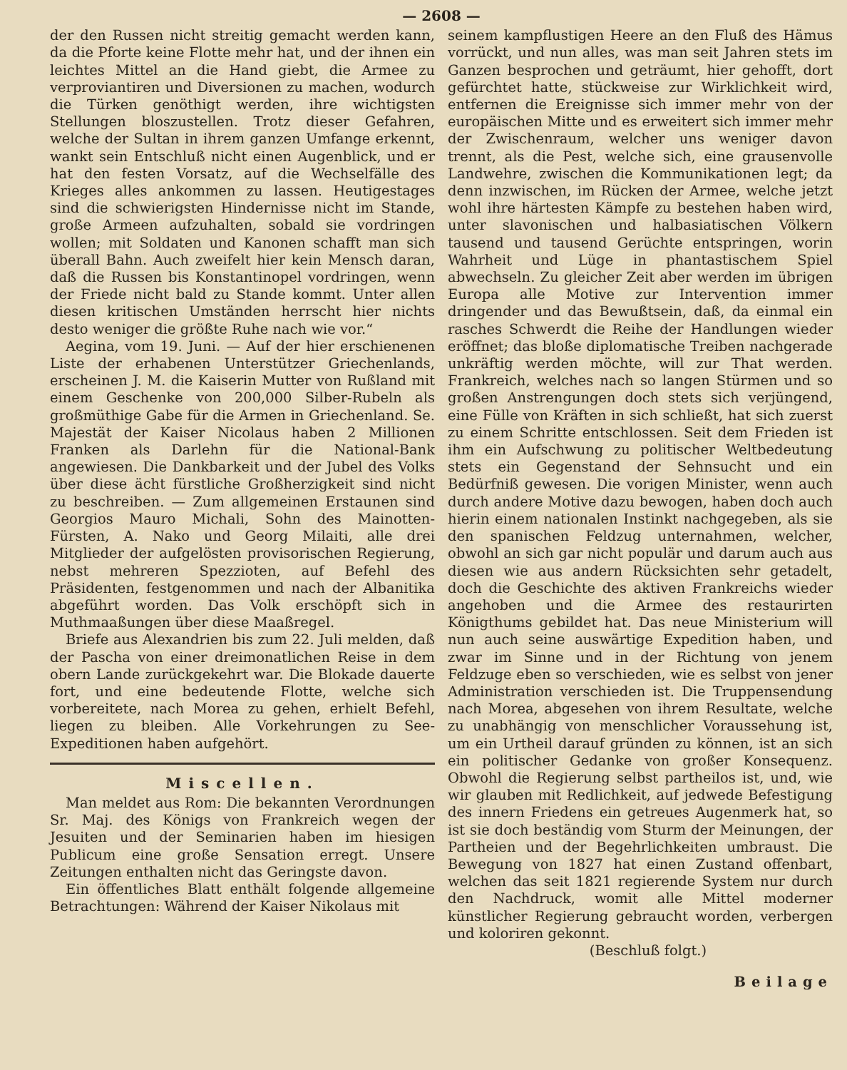— 2608 —
der den Russen nicht streitig gemacht werden kann, da die Pforte keine Flotte mehr hat, und der ihnen ein leichtes Mittel an die Hand giebt, die Armee zu verproviantiren und Diversionen zu machen, wodurch die Türken genöthigt werden, ihre wichtigsten Stellungen bloszustellen. Trotz dieser Gefahren, welche der Sultan in ihrem ganzen Umfange erkennt, wankt sein Entschluß nicht einen Augenblick, und er hat den festen Vorsatz, auf die Wechselfälle des Krieges alles ankommen zu lassen. Heutigestages sind die schwierigsten Hindernisse nicht im Stande, große Armeen aufzuhalten, sobald sie vordringen wollen; mit Soldaten und Kanonen schafft man sich überall Bahn. Auch zweifelt hier kein Mensch daran, daß die Russen bis Konstantinopel vordringen, wenn der Friede nicht bald zu Stande kommt. Unter allen diesen kritischen Umständen herrscht hier nichts desto weniger die größte Ruhe nach wie vor.“
Aegina, vom 19. Juni. — Auf der hier erschienenen Liste der erhabenen Unterstützer Griechenlands, erscheinen J. M. die Kaiserin Mutter von Rußland mit einem Geschenke von 200,000 Silber-Rubeln als großmüthige Gabe für die Armen in Griechenland. Se. Majestät der Kaiser Nicolaus haben 2 Millionen Franken als Darlehn für die National-Bank angewiesen. Die Dankbarkeit und der Jubel des Volks über diese ächt fürstliche Großherzigkeit sind nicht zu beschreiben. — Zum allgemeinen Erstaunen sind Georgios Mauro Michali, Sohn des Mainotten-Fürsten, A. Nako und Georg Milaiti, alle drei Mitglieder der aufgelösten provisorischen Regierung, nebst mehreren Spezzioten, auf Befehl des Präsidenten, festgenommen und nach der Albanitika abgeführt worden. Das Volk erschöpft sich in Muthmaaßungen über diese Maaßregel.
Briefe aus Alexandrien bis zum 22. Juli melden, daß der Pascha von einer dreimonatlichen Reise in dem obern Lande zurückgekehrt war. Die Blokade dauerte fort, und eine bedeutende Flotte, welche sich vorbereitete, nach Morea zu gehen, erhielt Befehl, liegen zu bleiben. Alle Vorkehrungen zu See-Expeditionen haben aufgehört.
Miscellen.
Man meldet aus Rom: Die bekannten Verordnungen Sr. Maj. des Königs von Frankreich wegen der Jesuiten und der Seminarien haben im hiesigen Publicum eine große Sensation erregt. Unsere Zeitungen enthalten nicht das Geringste davon.
Ein öffentliches Blatt enthält folgende allgemeine Betrachtungen: Während der Kaiser Nikolaus mit
seinem kampflustigen Heere an den Fluß des Hämus vorrückt, und nun alles, was man seit Jahren stets im Ganzen besprochen und geträumt, hier gehofft, dort gefürchtet hatte, stückweise zur Wirklichkeit wird, entfernen die Ereignisse sich immer mehr von der europäischen Mitte und es erweitert sich immer mehr der Zwischenraum, welcher uns weniger davon trennt, als die Pest, welche sich, eine grausenvolle Landwehre, zwischen die Kommunikationen legt; da denn inzwischen, im Rücken der Armee, welche jetzt wohl ihre härtesten Kämpfe zu bestehen haben wird, unter slavonischen und halbasiatischen Völkern tausend und tausend Gerüchte entspringen, worin Wahrheit und Lüge in phantastischem Spiel abwechseln. Zu gleicher Zeit aber werden im übrigen Europa alle Motive zur Intervention immer dringender und das Bewußtsein, daß, da einmal ein rasches Schwerdt die Reihe der Handlungen wieder eröffnet; das bloße diplomatische Treiben nachgerade unkräftig werden möchte, will zur That werden. Frankreich, welches nach so langen Stürmen und so großen Anstrengungen doch stets sich verjüngend, eine Fülle von Kräften in sich schließt, hat sich zuerst zu einem Schritte entschlossen. Seit dem Frieden ist ihm ein Aufschwung zu politischer Weltbedeutung stets ein Gegenstand der Sehnsucht und ein Bedürfniß gewesen. Die vorigen Minister, wenn auch durch andere Motive dazu bewogen, haben doch auch hierin einem nationalen Instinkt nachgegeben, als sie den spanischen Feldzug unternahmen, welcher, obwohl an sich gar nicht populär und darum auch aus diesen wie aus andern Rücksichten sehr getadelt, doch die Geschichte des aktiven Frankreichs wieder angehoben und die Armee des restaurirten Königthums gebildet hat. Das neue Ministerium will nun auch seine auswärtige Expedition haben, und zwar im Sinne und in der Richtung von jenem Feldzuge eben so verschieden, wie es selbst von jener Administration verschieden ist. Die Truppensendung nach Morea, abgesehen von ihrem Resultate, welche zu unabhängig von menschlicher Voraussehung ist, um ein Urtheil darauf gründen zu können, ist an sich ein politischer Gedanke von großer Konsequenz. Obwohl die Regierung selbst partheilos ist, und, wie wir glauben mit Redlichkeit, auf jedwede Befestigung des innern Friedens ein getreues Augenmerk hat, so ist sie doch beständig vom Sturm der Meinungen, der Partheien und der Begehrlichkeiten umbraust. Die Bewegung von 1827 hat einen Zustand offenbart, welchen das seit 1821 regierende System nur durch den Nachdruck, womit alle Mittel moderner künstlicher Regierung gebraucht worden, verbergen und koloriren gekonnt.
(Beschluß folgt.)
Beilage